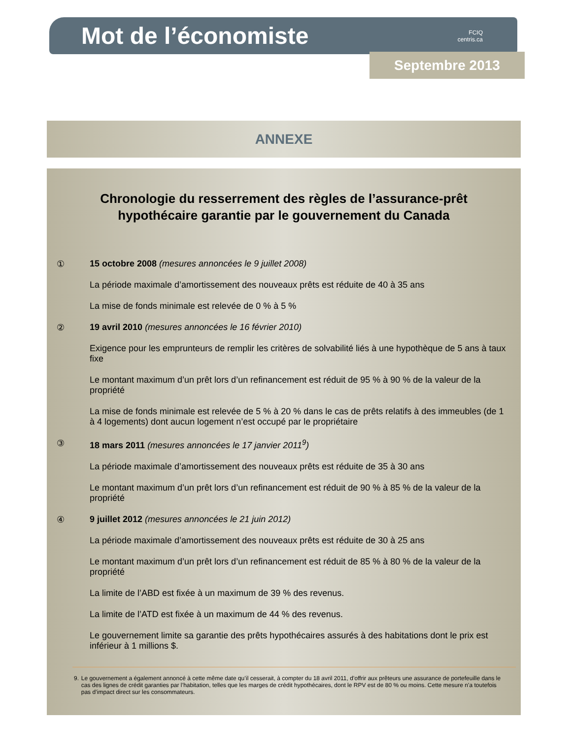Mot de l’économiste
FCIQ
centris.ca
Septembre 2013
ANNEXE
Chronologie du resserrement des règles de l’assurance-prêt hypothécaire garantie par le gouvernement du Canada
① 15 octobre 2008 (mesures annoncées le 9 juillet 2008)
La période maximale d’amortissement des nouveaux prêts est réduite de 40 à 35 ans
La mise de fonds minimale est relevée de 0 % à 5 %
② 19 avril 2010 (mesures annoncées le 16 février 2010)
Exigence pour les emprunteurs de remplir les critères de solvabilité liés à une hypothèque de 5 ans à taux fixe
Le montant maximum d’un prêt lors d’un refinancement est réduit de 95 % à 90 % de la valeur de la propriété
La mise de fonds minimale est relevée de 5 % à 20 % dans le cas de prêts relatifs à des immeubles (de 1 à 4 logements) dont aucun logement n’est occupé par le propriétaire
③ 18 mars 2011 (mesures annoncées le 17 janvier 2011<sup>9</sup>)
La période maximale d’amortissement des nouveaux prêts est réduite de 35 à 30 ans
Le montant maximum d’un prêt lors d’un refinancement est réduit de 90 % à 85 % de la valeur de la propriété
④ 9 juillet 2012 (mesures annoncées le 21 juin 2012)
La période maximale d’amortissement des nouveaux prêts est réduite de 30 à 25 ans
Le montant maximum d’un prêt lors d’un refinancement est réduit de 85 % à 80 % de la valeur de la propriété
La limite de l’ABD est fixée à un maximum de 39 % des revenus.
La limite de l’ATD est fixée à un maximum de 44 % des revenus.
Le gouvernement limite sa garantie des prêts hypothécaires assurés à des habitations dont le prix est inférieur à 1 millions $.
9. Le gouvernement a également annoncé à cette même date qu’il cesserait, à compter du 18 avril 2011, d’offrir aux prêteurs une assurance de portefeuille dans le cas des lignes de crédit garanties par l’habitation, telles que les marges de crédit hypothécaires, dont le RPV est de 80 % ou moins. Cette mesure n’a toutefois pas d’impact direct sur les consommateurs.